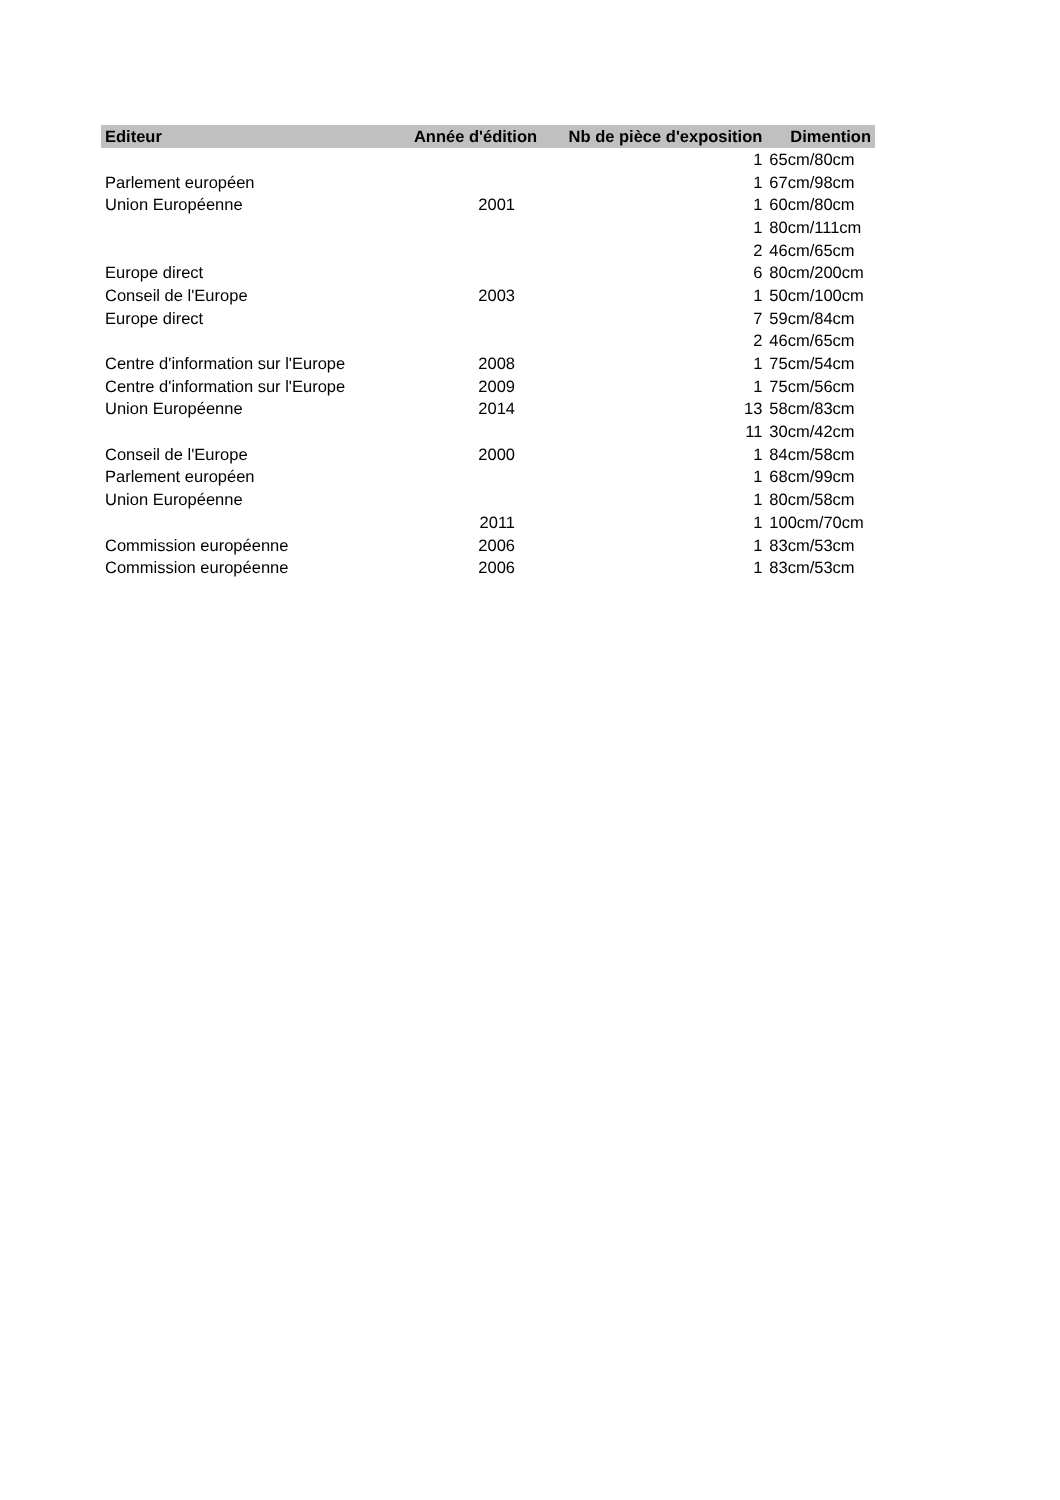| Editeur | Année d'édition | Nb de pièce d'exposition | Dimention |
| --- | --- | --- | --- |
| | | 1 | 65cm/80cm |
| Parlement européen | | 1 | 67cm/98cm |
| Union Européenne | 2001 | 1 | 60cm/80cm |
| | | 1 | 80cm/111cm |
| | | 2 | 46cm/65cm |
| Europe direct | | 6 | 80cm/200cm |
| Conseil de l'Europe | 2003 | 1 | 50cm/100cm |
| Europe direct | | 7 | 59cm/84cm |
| | | 2 | 46cm/65cm |
| Centre d'information sur l'Europe | 2008 | 1 | 75cm/54cm |
| Centre d'information sur l'Europe | 2009 | 1 | 75cm/56cm |
| Union Européenne | 2014 | 13 | 58cm/83cm |
| | | 11 | 30cm/42cm |
| Conseil de l'Europe | 2000 | 1 | 84cm/58cm |
| Parlement européen | | 1 | 68cm/99cm |
| Union Européenne | | 1 | 80cm/58cm |
| | 2011 | 1 | 100cm/70cm |
| Commission européenne | 2006 | 1 | 83cm/53cm |
| Commission européenne | 2006 | 1 | 83cm/53cm |